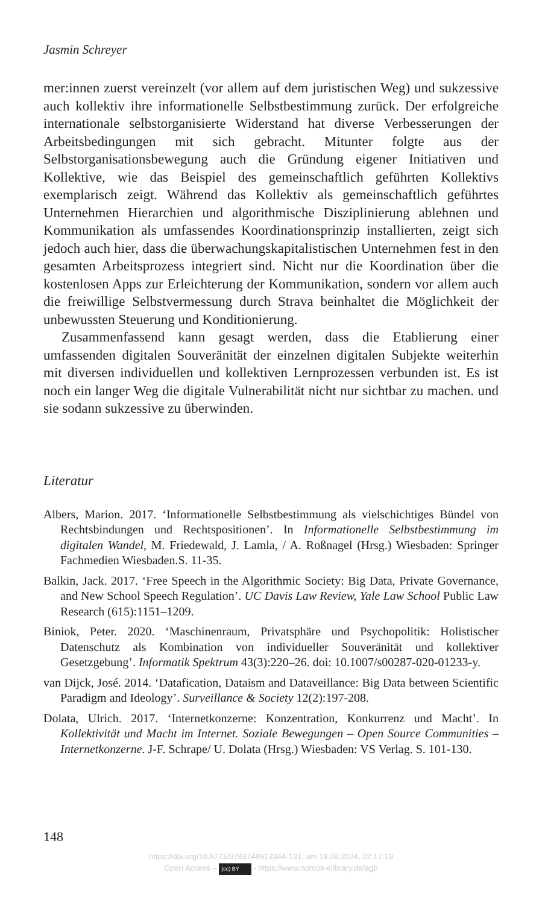Jasmin Schreyer
mer:innen zuerst vereinzelt (vor allem auf dem juristischen Weg) und sukzessive auch kollektiv ihre informationelle Selbstbestimmung zurück. Der erfolgreiche internationale selbstorganisierte Widerstand hat diverse Verbesserungen der Arbeitsbedingungen mit sich gebracht. Mitunter folgte aus der Selbstorganisationsbewegung auch die Gründung eigener Initiativen und Kollektive, wie das Beispiel des gemeinschaftlich geführten Kollektivs exemplarisch zeigt. Während das Kollektiv als gemeinschaftlich geführtes Unternehmen Hierarchien und algorithmische Disziplinierung ablehnen und Kommunikation als umfassendes Koordinationsprinzip installierten, zeigt sich jedoch auch hier, dass die überwachungskapitalistischen Unternehmen fest in den gesamten Arbeitsprozess integriert sind. Nicht nur die Koordination über die kostenlosen Apps zur Erleichterung der Kommunikation, sondern vor allem auch die freiwillige Selbstvermessung durch Strava beinhaltet die Möglichkeit der unbewussten Steuerung und Konditionierung.
Zusammenfassend kann gesagt werden, dass die Etablierung einer umfassenden digitalen Souveränität der einzelnen digitalen Subjekte weiterhin mit diversen individuellen und kollektiven Lernprozessen verbunden ist. Es ist noch ein langer Weg die digitale Vulnerabilität nicht nur sichtbar zu machen. und sie sodann sukzessive zu überwinden.
Literatur
Albers, Marion. 2017. ‘Informationelle Selbstbestimmung als vielschichtiges Bündel von Rechtsbindungen und Rechtspositionen’. In Informationelle Selbstbestimmung im digitalen Wandel, M. Friedewald, J. Lamla, / A. Roßnagel (Hrsg.) Wiesbaden: Springer Fachmedien Wiesbaden.S. 11-35.
Balkin, Jack. 2017. ‘Free Speech in the Algorithmic Society: Big Data, Private Governance, and New School Speech Regulation’. UC Davis Law Review, Yale Law School Public Law Research (615):1151–1209.
Biniok, Peter. 2020. ‘Maschinenraum, Privatsphäre und Psychopolitik: Holistischer Datenschutz als Kombination von individueller Souveränität und kollektiver Gesetzgebung’. Informatik Spektrum 43(3):220–26. doi: 10.1007/s00287-020-01233-y.
van Dijck, José. 2014. ‘Datafication, Dataism and Dataveillance: Big Data between Scientific Paradigm and Ideology’. Surveillance & Society 12(2):197-208.
Dolata, Ulrich. 2017. ‘Internetkonzerne: Konzentration, Konkurrenz und Macht’. In Kollektivität und Macht im Internet. Soziale Bewegungen – Open Source Communities – Internetkonzerne. J-F. Schrape/ U. Dolata (Hrsg.) Wiesbaden: VS Verlag. S. 101-130.
148
https://doi.org/10.5771/9783748913344-131, am 18.09.2024, 22:17:19
Open Access – (cc) BY - https://www.nomos-elibrary.de/agb